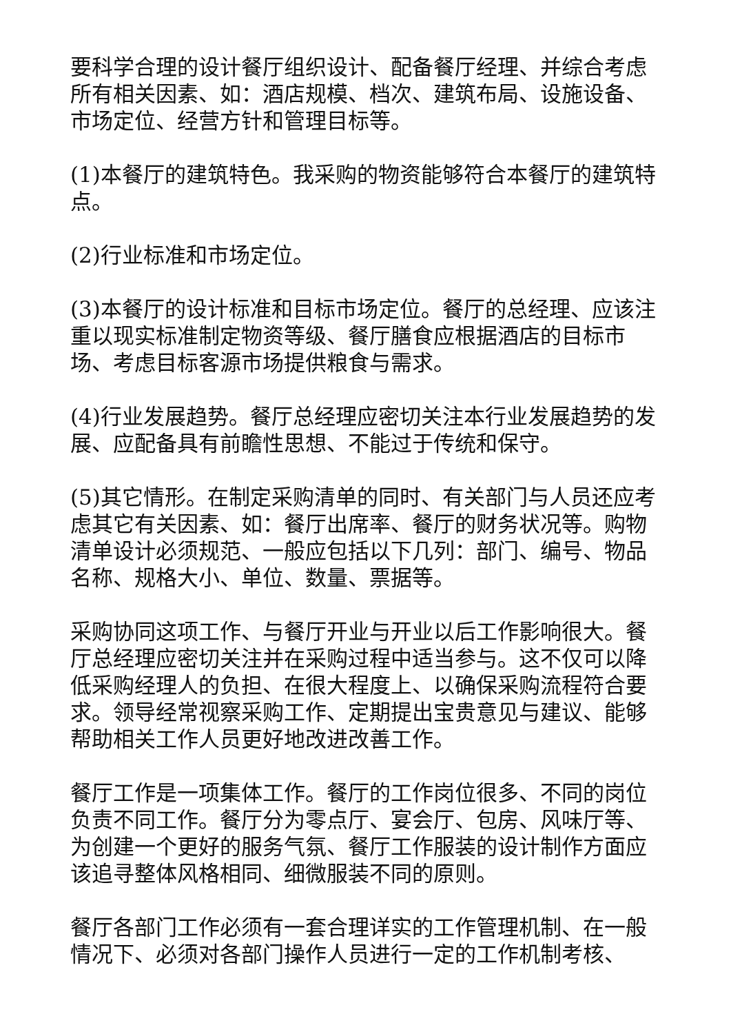要科学合理的设计餐厅组织设计、配备餐厅经理、并综合考虑所有相关因素、如：酒店规模、档次、建筑布局、设施设备、市场定位、经营方针和管理目标等。
(1)本餐厅的建筑特色。我采购的物资能够符合本餐厅的建筑特点。
(2)行业标准和市场定位。
(3)本餐厅的设计标准和目标市场定位。餐厅的总经理、应该注重以现实标准制定物资等级、餐厅膳食应根据酒店的目标市场、考虑目标客源市场提供粮食与需求。
(4)行业发展趋势。餐厅总经理应密切关注本行业发展趋势的发展、应配备具有前瞻性思想、不能过于传统和保守。
(5)其它情形。在制定采购清单的同时、有关部门与人员还应考虑其它有关因素、如：餐厅出席率、餐厅的财务状况等。购物清单设计必须规范、一般应包括以下几列：部门、编号、物品名称、规格大小、单位、数量、票据等。
采购协同这项工作、与餐厅开业与开业以后工作影响很大。餐厅总经理应密切关注并在采购过程中适当参与。这不仅可以降低采购经理人的负担、在很大程度上、以确保采购流程符合要求。领导经常视察采购工作、定期提出宝贵意见与建议、能够帮助相关工作人员更好地改进改善工作。
餐厅工作是一项集体工作。餐厅的工作岗位很多、不同的岗位负责不同工作。餐厅分为零点厅、宴会厅、包房、风味厅等、为创建一个更好的服务气氛、餐厅工作服装的设计制作方面应该追寻整体风格相同、细微服装不同的原则。
餐厅各部门工作必须有一套合理详实的工作管理机制、在一般情况下、必须对各部门操作人员进行一定的工作机制考核、